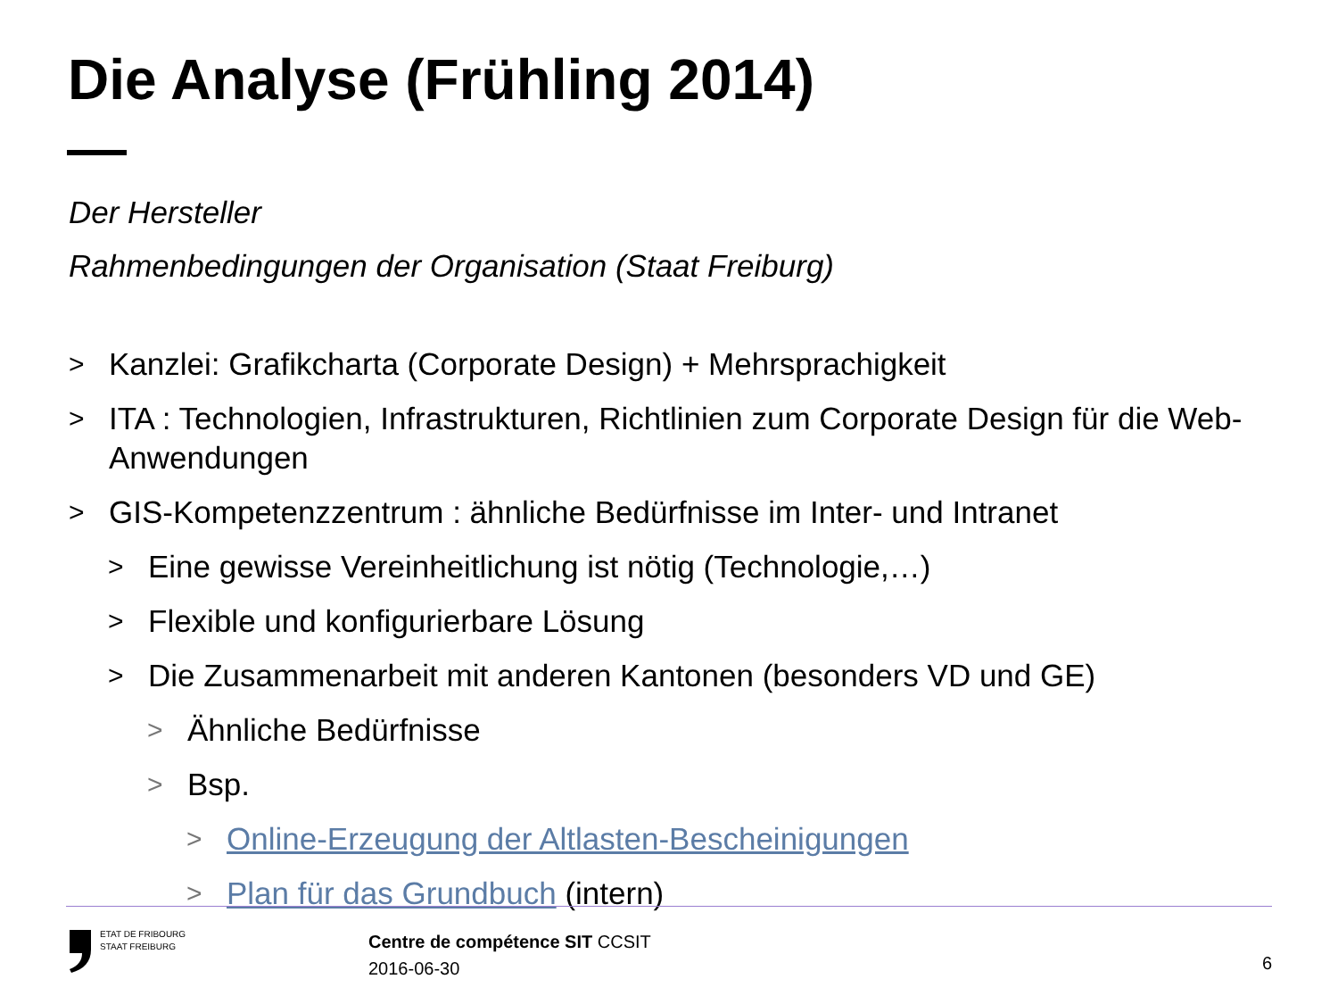Die Analyse (Frühling 2014)
Der Hersteller
Rahmenbedingungen der Organisation (Staat Freiburg)
> Kanzlei: Grafikcharta (Corporate Design) + Mehrsprachigkeit
> ITA : Technologien, Infrastrukturen, Richtlinien zum Corporate Design für die Web-Anwendungen
> GIS-Kompetenzzentrum : ähnliche Bedürfnisse im Inter- und Intranet
> Eine gewisse Vereinheitlichung ist nötig (Technologie,…)
> Flexible und konfigurierbare Lösung
> Die Zusammenarbeit mit anderen Kantonen (besonders VD und GE)
> Ähnliche Bedürfnisse
> Bsp.
> Online-Erzeugung der Altlasten-Bescheinigungen
> Plan für das Grundbuch (intern)
ETAT DE FRIBOURG
STAAT FREIBURG
Centre de compétence SIT CCSIT
2016-06-30
6